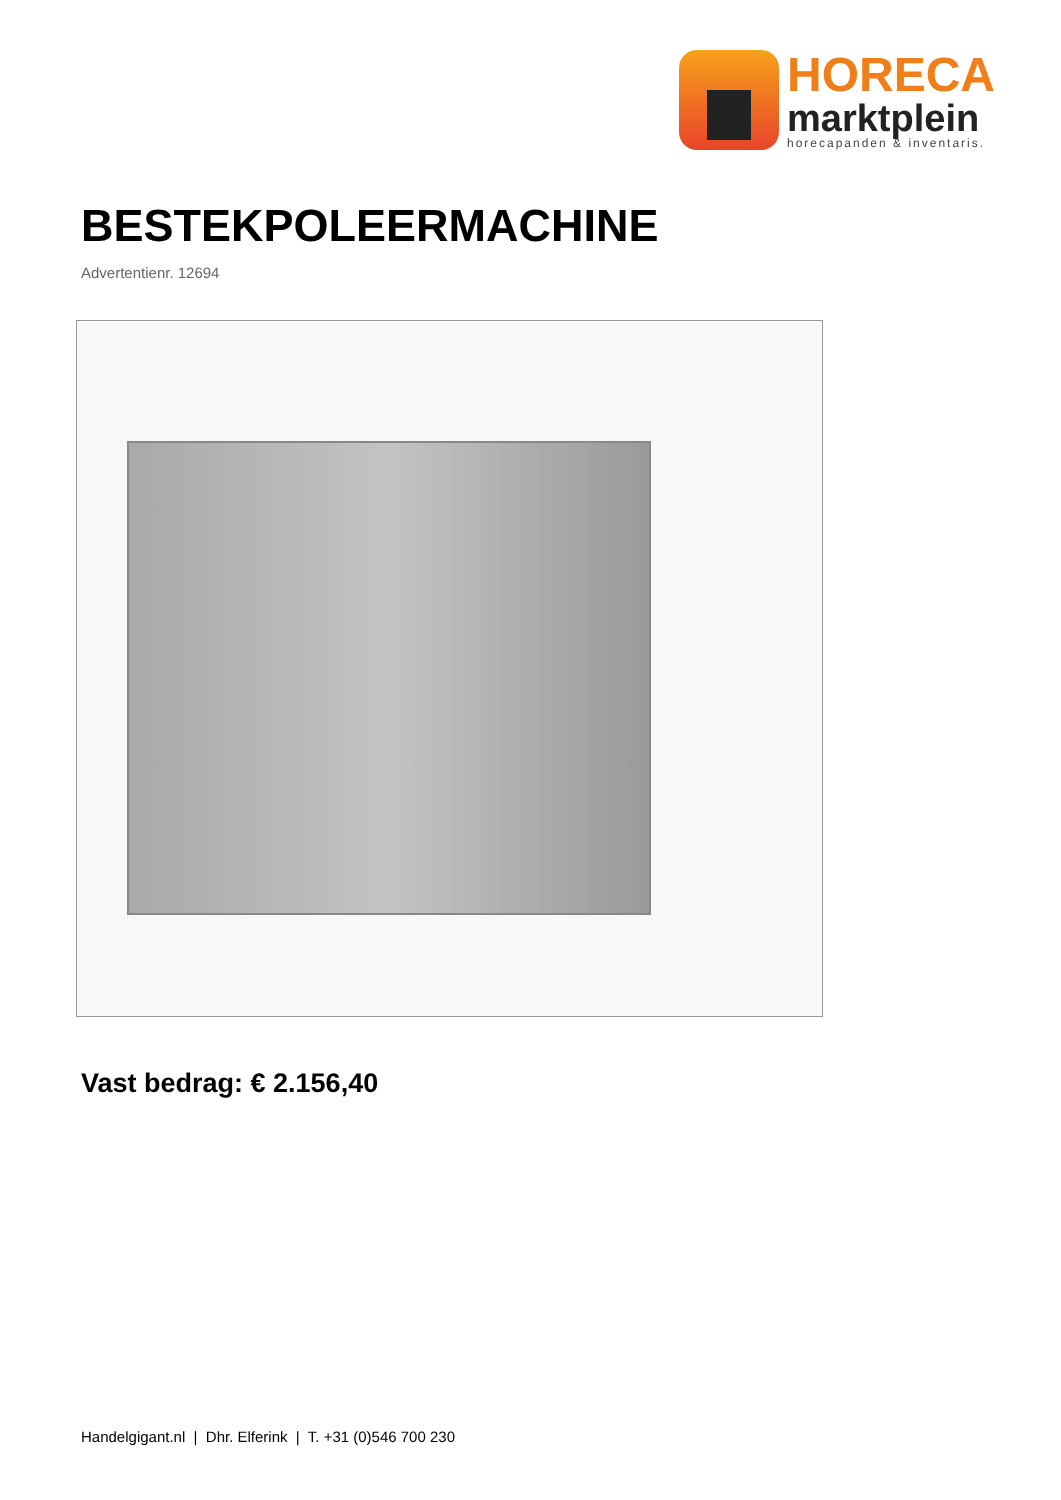HORECA
marktplein
horecapanden & inventaris.
BESTEKPOLEERMACHINE
Advertentienr. 12694
Vast bedrag: € 2.156,40
Handelgigant.nl | Dhr. Elferink | T. +31 (0)546 700 230